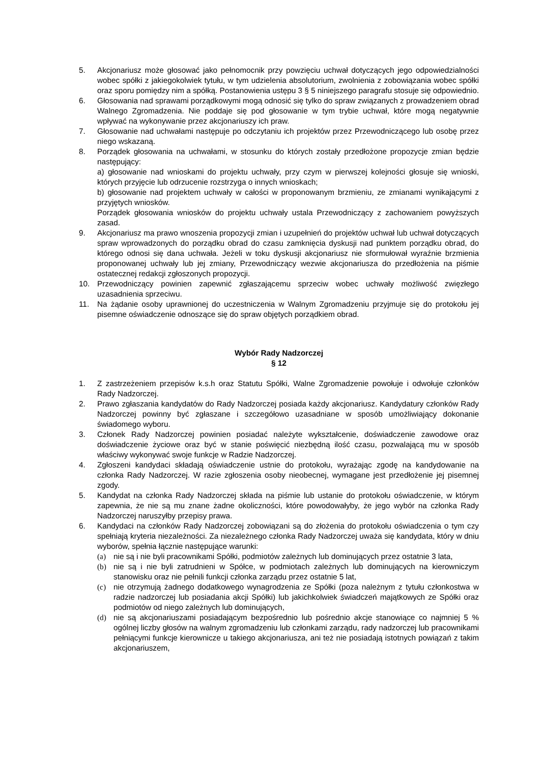5. Akcjonariusz może głosować jako pełnomocnik przy powzięciu uchwał dotyczących jego odpowiedzialności wobec spółki z jakiegokolwiek tytułu, w tym udzielenia absolutorium, zwolnienia z zobowiązania wobec spółki oraz sporu pomiędzy nim a spółką. Postanowienia ustępu 3 § 5 niniejszego paragrafu stosuje się odpowiednio.
6. Głosowania nad sprawami porządkowymi mogą odnosić się tylko do spraw związanych z prowadzeniem obrad Walnego Zgromadzenia. Nie poddaje się pod głosowanie w tym trybie uchwał, które mogą negatywnie wpływać na wykonywanie przez akcjonariuszy ich praw.
7. Głosowanie nad uchwałami następuje po odczytaniu ich projektów przez Przewodniczącego lub osobę przez niego wskazaną.
8. Porządek głosowania na uchwałami, w stosunku do których zostały przedłożone propozycje zmian będzie następujący:
a) głosowanie nad wnioskami do projektu uchwały, przy czym w pierwszej kolejności głosuje się wnioski, których przyjęcie lub odrzucenie rozstrzyga o innych wnioskach;
b) głosowanie nad projektem uchwały w całości w proponowanym brzmieniu, ze zmianami wynikającymi z przyjętych wniosków.
Porządek głosowania wniosków do projektu uchwały ustala Przewodniczący z zachowaniem powyższych zasad.
9. Akcjonariusz ma prawo wnoszenia propozycji zmian i uzupełnień do projektów uchwał lub uchwał dotyczących spraw wprowadzonych do porządku obrad do czasu zamknięcia dyskusji nad punktem porządku obrad, do którego odnosi się dana uchwała. Jeżeli w toku dyskusji akcjonariusz nie sformułował wyraźnie brzmienia proponowanej uchwały lub jej zmiany, Przewodniczący wezwie akcjonariusza do przedłożenia na piśmie ostatecznej redakcji zgłoszonych propozycji.
10. Przewodniczący powinien zapewnić zgłaszającemu sprzeciw wobec uchwały możliwość zwięzłego uzasadnienia sprzeciwu.
11. Na żądanie osoby uprawnionej do uczestniczenia w Walnym Zgromadzeniu przyjmuje się do protokołu jej pisemne oświadczenie odnoszące się do spraw objętych porządkiem obrad.
Wybór Rady Nadzorczej
§ 12
1. Z zastrzeżeniem przepisów k.s.h oraz Statutu Spółki, Walne Zgromadzenie powołuje i odwołuje członków Rady Nadzorczej.
2. Prawo zgłaszania kandydatów do Rady Nadzorczej posiada każdy akcjonariusz. Kandydatury członków Rady Nadzorczej powinny być zgłaszane i szczegółowo uzasadniane w sposób umożliwiający dokonanie świadomego wyboru.
3. Członek Rady Nadzorczej powinien posiadać należyte wykształcenie, doświadczenie zawodowe oraz doświadczenie życiowe oraz być w stanie poświęcić niezbędną ilość czasu, pozwalającą mu w sposób właściwy wykonywać swoje funkcje w Radzie Nadzorczej.
4. Zgłoszeni kandydaci składają oświadczenie ustnie do protokołu, wyrażając zgodę na kandydowanie na członka Rady Nadzorczej. W razie zgłoszenia osoby nieobecnej, wymagane jest przedłożenie jej pisemnej zgody.
5. Kandydat na członka Rady Nadzorczej składa na piśmie lub ustanie do protokołu oświadczenie, w którym zapewnia, że nie są mu znane żadne okoliczności, które powodowałyby, że jego wybór na członka Rady Nadzorczej naruszyłby przepisy prawa.
6. Kandydaci na członków Rady Nadzorczej zobowiązani są do złożenia do protokołu oświadczenia o tym czy spełniają kryteria niezależności. Za niezależnego członka Rady Nadzorczej uważa się kandydata, który w dniu wyborów, spełnia łącznie następujące warunki:
(a) nie są i nie byli pracownikami Spółki, podmiotów zależnych lub dominujących przez ostatnie 3 lata,
(b) nie są i nie byli zatrudnieni w Spółce, w podmiotach zależnych lub dominujących na kierowniczym stanowisku oraz nie pełnili funkcji członka zarządu przez ostatnie 5 lat,
(c) nie otrzymują żadnego dodatkowego wynagrodzenia ze Spółki (poza należnym z tytułu członkostwa w radzie nadzorczej lub posiadania akcji Spółki) lub jakichkolwiek świadczeń majątkowych ze Spółki oraz podmiotów od niego zależnych lub dominujących,
(d) nie są akcjonariuszami posiadającym bezpośrednio lub pośrednio akcje stanowiące co najmniej 5 % ogólnej liczby głosów na walnym zgromadzeniu lub członkami zarządu, rady nadzorczej lub pracownikami pełniącymi funkcje kierownicze u takiego akcjonariusza, ani też nie posiadają istotnych powiązań z takim akcjonariuszem,